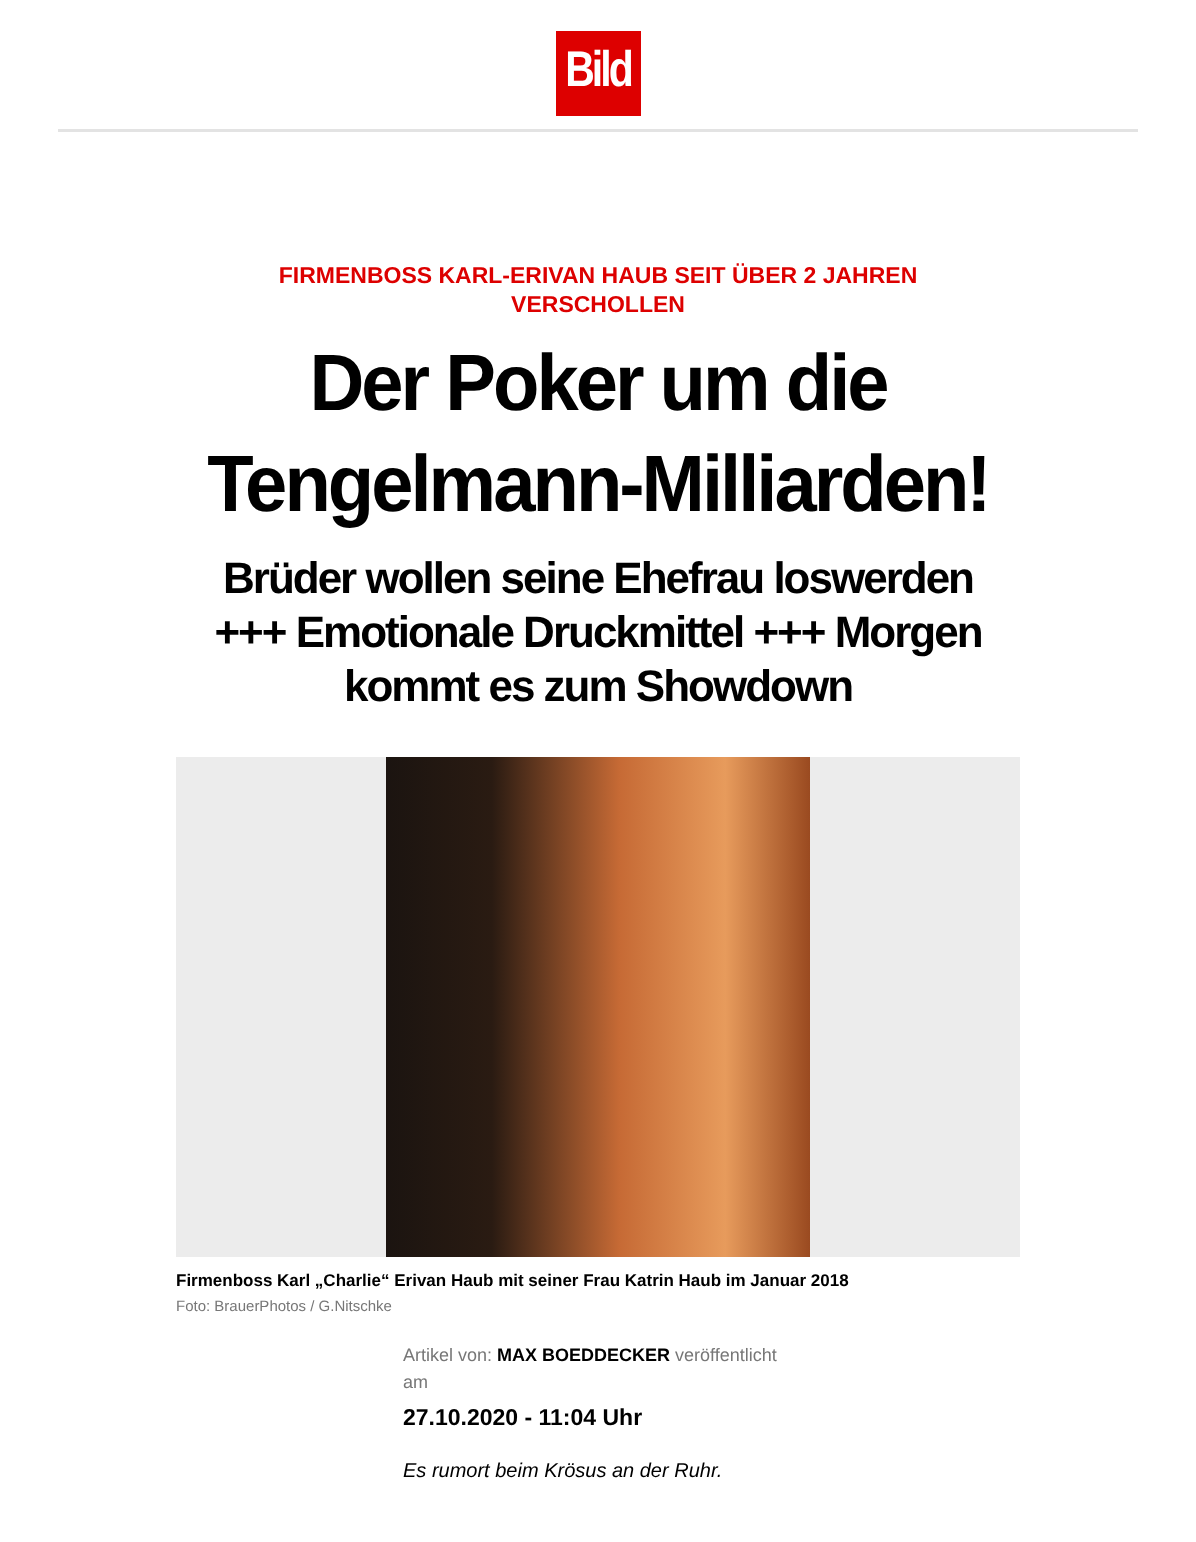Bild
FIRMENBOSS KARL-ERIVAN HAUB SEIT ÜBER 2 JAHREN VERSCHOLLEN
Der Poker um die Tengelmann-Milliarden!
Brüder wollen seine Ehefrau loswerden +++ Emotionale Druckmittel +++ Morgen kommt es zum Showdown
Firmenboss Karl „Charlie“ Erivan Haub mit seiner Frau Katrin Haub im Januar 2018
Foto: BrauerPhotos / G.Nitschke
Artikel von: MAX BOEDDECKER veröffentlicht am
27.10.2020 - 11:04 Uhr
Es rumort beim Krösus an der Ruhr.